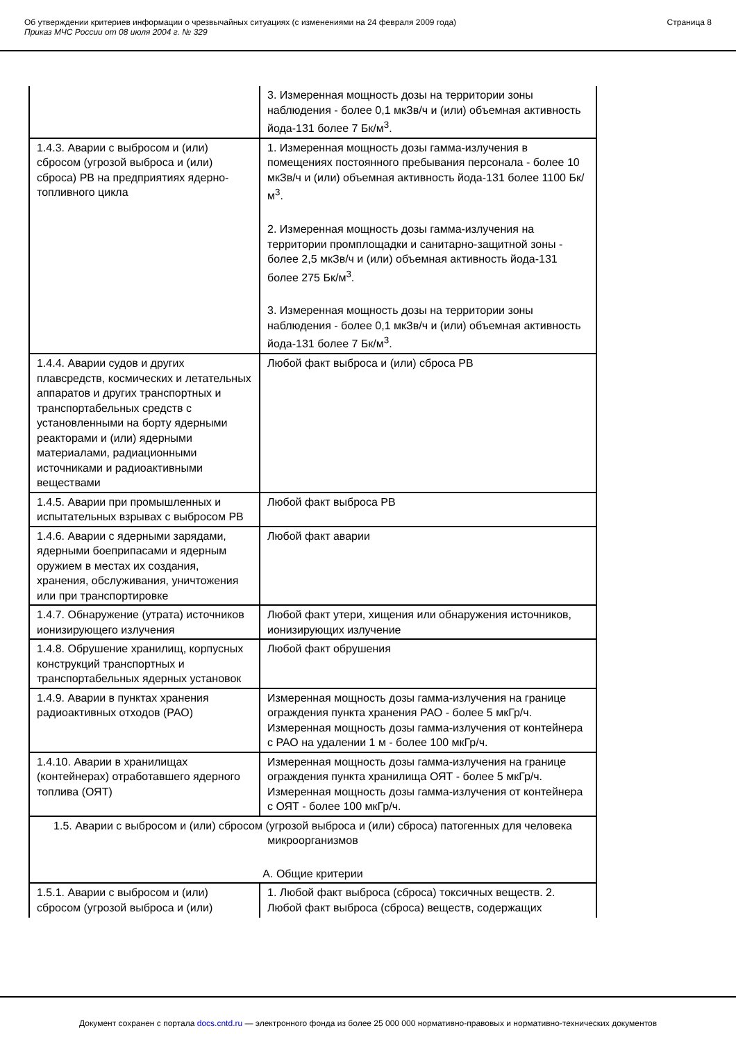Об утверждении критериев информации о чрезвычайных ситуациях (с изменениями на 24 февраля 2009 года)
Приказ МЧС России от 08 июля 2004 г. № 329
Страница 8
| | 3. Измеренная мощность дозы на территории зоны наблюдения - более 0,1 мкЗв/ч и (или) объемная активность йода-131 более 7 Бк/м<sup>3</sup>. |
| 1.4.3. Аварии с выбросом и (или) сбросом (угрозой выброса и (или) сброса) РВ на предприятиях ядерно-топливного цикла | 1. Измеренная мощность дозы гамма-излучения в помещениях постоянного пребывания персонала - более 10 мкЗв/ч и (или) объемная активность йода-131 более 1100 Бк/м<sup>3</sup>. 2. Измеренная мощность дозы гамма-излучения на территории промплощадки и санитарно-защитной зоны - более 2,5 мкЗв/ч и (или) объемная активность йода-131 более 275 Бк/м<sup>3</sup>. 3. Измеренная мощность дозы на территории зоны наблюдения - более 0,1 мкЗв/ч и (или) объемная активность йода-131 более 7 Бк/м<sup>3</sup>. |
| 1.4.4. Аварии судов и других плавсредств, космических и летательных аппаратов и других транспортных и транспортабельных средств с установленными на борту ядерными реакторами и (или) ядерными материалами, радиационными источниками и радиоактивными веществами | Любой факт выброса и (или) сброса РВ |
| 1.4.5. Аварии при промышленных и испытательных взрывах с выбросом РВ | Любой факт выброса РВ |
| 1.4.6. Аварии с ядерными зарядами, ядерными боеприпасами и ядерным оружием в местах их создания, хранения, обслуживания, уничтожения или при транспортировке | Любой факт аварии |
| 1.4.7. Обнаружение (утрата) источников ионизирующего излучения | Любой факт утери, хищения или обнаружения источников, ионизирующих излучение |
| 1.4.8. Обрушение хранилищ, корпусных конструкций транспортных и транспортабельных ядерных установок | Любой факт обрушения |
| 1.4.9. Аварии в пунктах хранения радиоактивных отходов (РАО) | Измеренная мощность дозы гамма-излучения на границе ограждения пункта хранения РАО - более 5 мкГр/ч. Измеренная мощность дозы гамма-излучения от контейнера с РАО на удалении 1 м - более 100 мкГр/ч. |
| 1.4.10. Аварии в хранилищах (контейнерах) отработавшего ядерного топлива (ОЯТ) | Измеренная мощность дозы гамма-излучения на границе ограждения пункта хранилища ОЯТ - более 5 мкГр/ч. Измеренная мощность дозы гамма-излучения от контейнера с ОЯТ - более 100 мкГр/ч. |
| 1.5. Аварии с выбросом и (или) сбросом (угрозой выброса и (или) сброса) патогенных для человека микроорганизмов А. Общие критерии | |
| 1.5.1. Аварии с выбросом и (или) сбросом (угрозой выброса и (или) | 1. Любой факт выброса (сброса) токсичных веществ. 2. Любой факт выброса (сброса) веществ, содержащих |
Документ сохранен с портала docs.cntd.ru — электронного фонда из более 25 000 000 нормативно-правовых и нормативно-технических документов